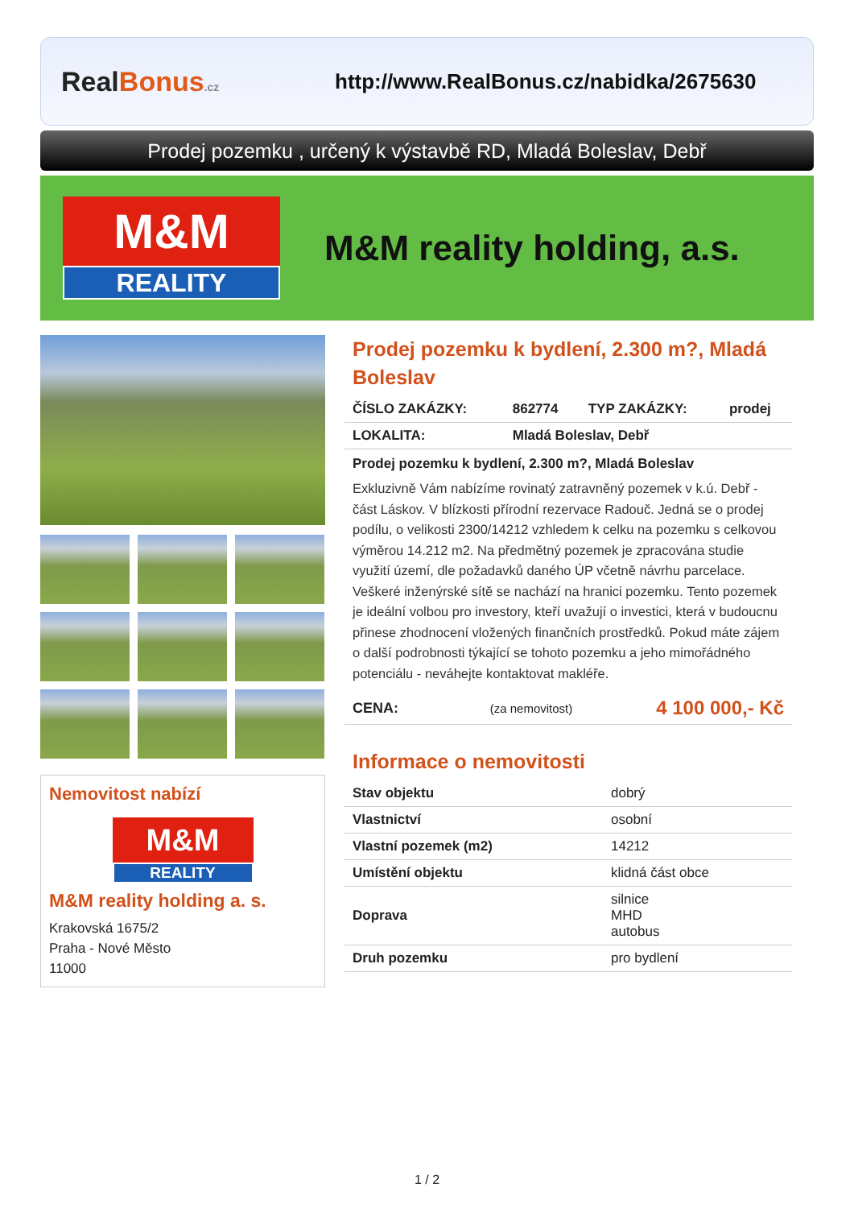RealBonus.cz
http://www.RealBonus.cz/nabidka/2675630
Prodej pozemku , určený k výstavbě RD, Mladá Boleslav, Debř
M&M
REALITY
M&M reality holding, a.s.
Nemovitost nabízí
M&M
REALITY
M&M reality holding a. s.
Krakovská 1675/2
Praha - Nové Město
11000
Prodej pozemku k bydlení, 2.300 m?, Mladá Boleslav
| ČÍSLO ZAKÁZKY: | 862774 | TYP ZAKÁZKY: | prodej |
| LOKALITA: | Mladá Boleslav, Debř | | |
Prodej pozemku k bydlení, 2.300 m?, Mladá Boleslav
Exkluzivně Vám nabízíme rovinatý zatravněný pozemek v k.ú. Debř - část Láskov. V blízkosti přírodní rezervace Radouč. Jedná se o prodej podílu, o velikosti 2300/14212 vzhledem k celku na pozemku s celkovou výměrou 14.212 m2. Na předmětný pozemek je zpracována studie využití území, dle požadavků daného ÚP včetně návrhu parcelace. Veškeré inženýrské sítě se nachází na hranici pozemku. Tento pozemek je ideální volbou pro investory, kteří uvažují o investici, která v budoucnu přinese zhodnocení vložených finančních prostředků. Pokud máte zájem o další podrobnosti týkající se tohoto pozemku a jeho mimořádného potenciálu - neváhejte kontaktovat makléře.
| CENA: | (za nemovitost) | 4 100 000,- Kč |
Informace o nemovitosti
| Stav objektu | dobrý |
| Vlastnictví | osobní |
| Vlastní pozemek (m2) | 14212 |
| Umístění objektu | klidná část obce |
| Doprava | silnice MHD autobus |
| Druh pozemku | pro bydlení |
1 / 2